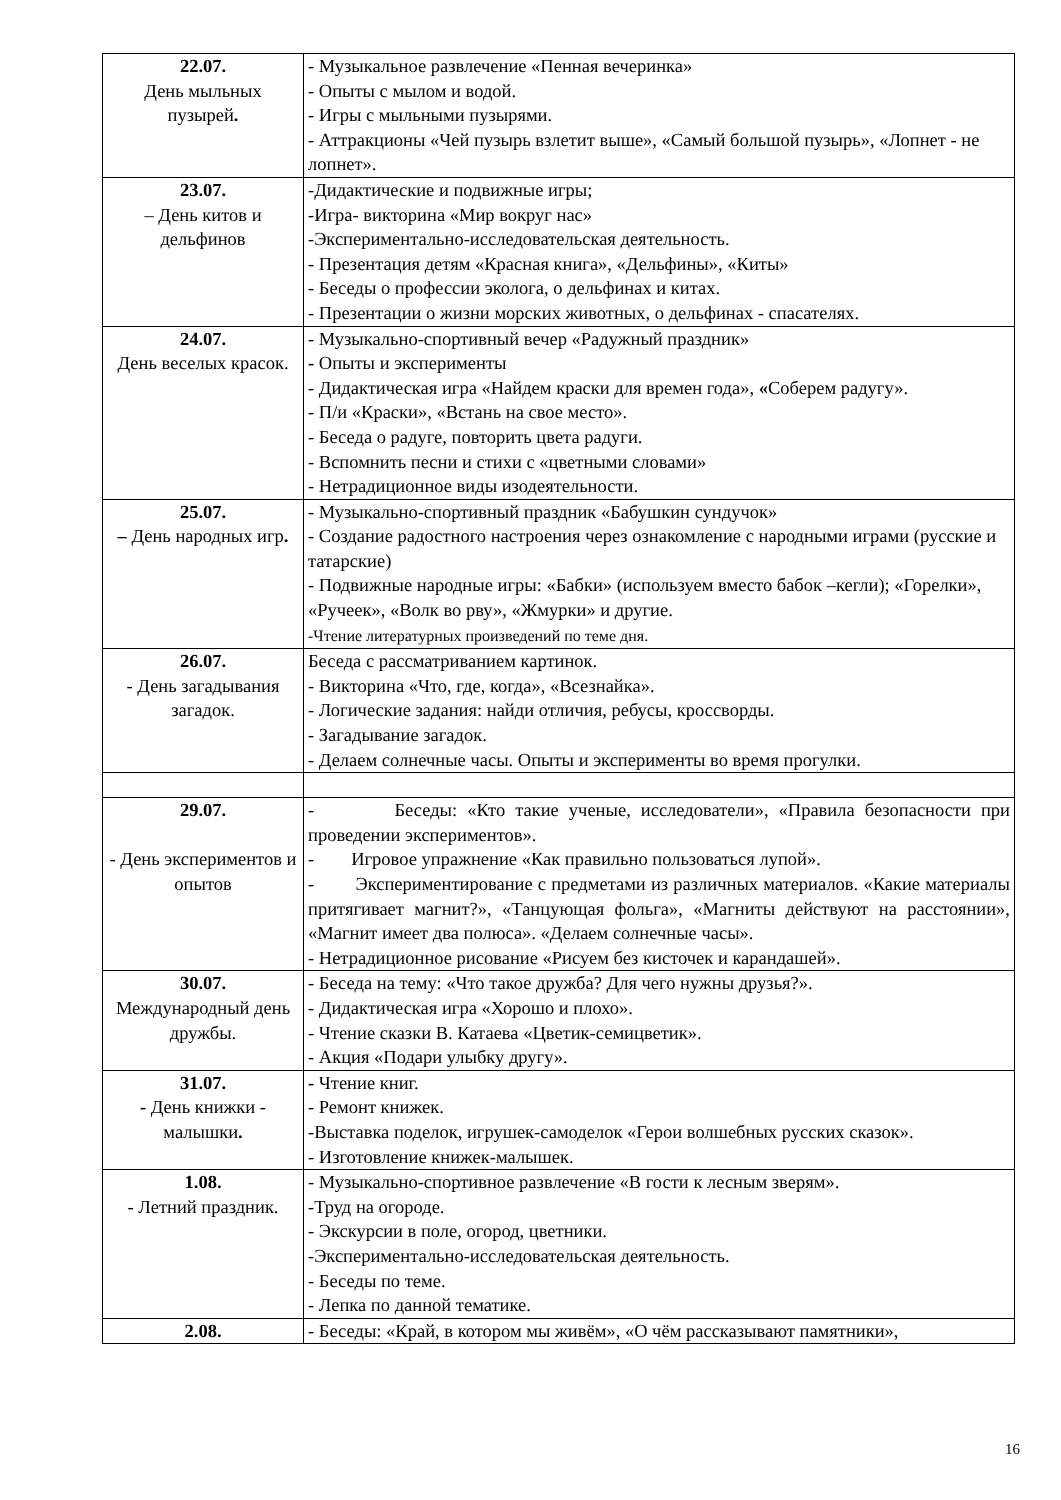| 22.07. День мыльных пузырей . | - Музыкальное развлечение «Пенная вечеринка» - Опыты с мылом и водой. - Игры с мыльными пузырями. - Аттракционы «Чей пузырь взлетит выше», «Самый большой пузырь», «Лопнет - не лопнет». |
| 23.07. – День китов и дельфинов | -Дидактические и подвижные игры; -Игра- викторина «Мир вокруг нас» -Экспериментально-исследовательская деятельность. - Презентация детям «Красная книга», «Дельфины», «Киты» - Беседы о профессии эколога, о дельфинах и китах. - Презентации о жизни морских животных, о дельфинах - спасателях. |
| 24.07. День веселых красок. | - Музыкально-спортивный вечер «Радужный праздник» - Опыты и эксперименты - Дидактическая игра «Найдем краски для времен года», « Соберем радугу». - П/и «Краски», «Встань на свое место». - Беседа о радуге, повторить цвета радуги. - Вспомнить песни и стихи с «цветными словами» - Нетрадиционное виды изодеятельности. |
| 25.07. – День народных игр . | - Музыкально-спортивный праздник «Бабушкин сундучок» - Создание радостного настроения через ознакомление с народными играми (русские и татарские) - Подвижные народные игры: «Бабки» (используем вместо бабок –кегли); «Горелки», «Ручеек», «Волк во рву», «Жмурки» и другие. -Чтение литературных произведений по теме дня. |
| 26.07. - День загадывания загадок. | Беседа с рассматриванием картинок. - Викторина «Что, где, когда», «Всезнайка». - Логические задания: найди отличия, ребусы, кроссворды. - Загадывание загадок. - Делаем солнечные часы. Опыты и эксперименты во время прогулки. |
| 29.07. - День экспериментов и опытов | - Беседы: «Кто такие ученые, исследователи», «Правила безопасности при проведении экспериментов». - Игровое упражнение «Как правильно пользоваться лупой». - Экспериментирование с предметами из различных материалов. «Какие материалы притягивает магнит?», «Танцующая фольга», «Магниты действуют на расстоянии», «Магнит имеет два полюса». «Делаем солнечные часы». - Нетрадиционное рисование «Рисуем без кисточек и карандашей». |
| 30.07. Международный день дружбы. | - Беседа на тему: «Что такое дружба? Для чего нужны друзья?». - Дидактическая игра «Хорошо и плохо». - Чтение сказки В. Катаева «Цветик-семицветик». - Акция «Подари улыбку другу». |
| 31.07. - День книжки - малышки . | - Чтение книг. - Ремонт книжек. -Выставка поделок, игрушек-самоделок «Герои волшебных русских сказок». - Изготовление книжек-малышек. |
| 1.08. - Летний праздник. | - Музыкально-спортивное развлечение «В гости к лесным зверям». -Труд на огороде. - Экскурсии в поле, огород, цветники. -Экспериментально-исследовательская деятельность. - Беседы по теме. - Лепка по данной тематике. |
| 2.08. | - Беседы: «Край, в котором мы живём», «О чём рассказывают памятники», |
16